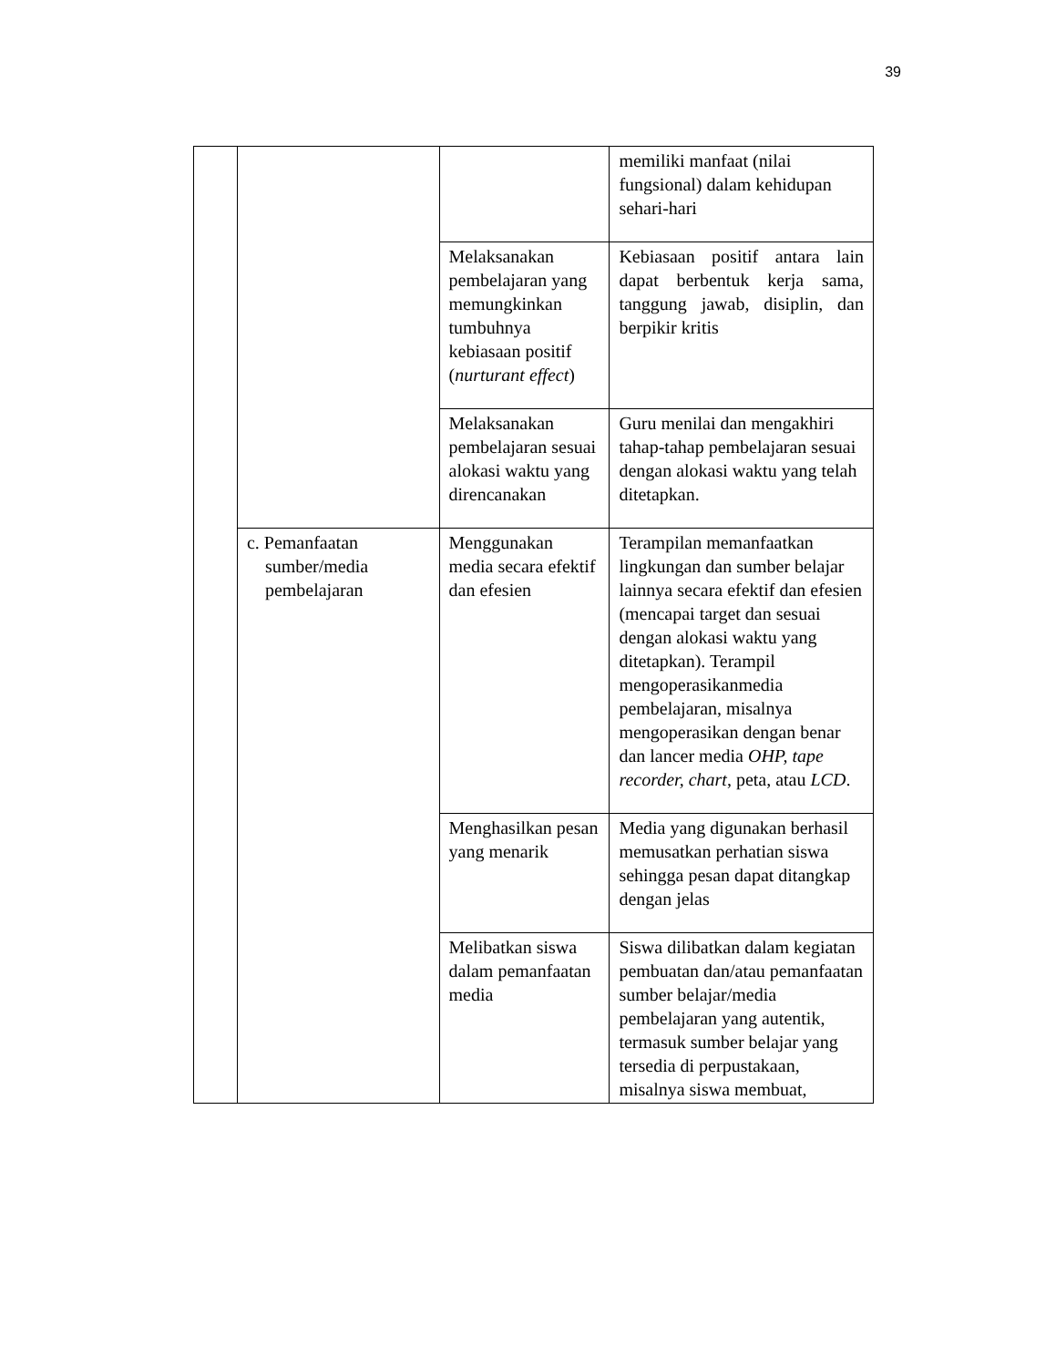39
| | | | memiliki manfaat (nilai fungsional) dalam kehidupan sehari-hari |
| | | Melaksanakan pembelajaran yang memungkinkan tumbuhnya kebiasaan positif ( nurturant effect ) | Kebiasaan positif antara lain dapat berbentuk kerja sama, tanggung jawab, disiplin, dan berpikir kritis |
| | | Melaksanakan pembelajaran sesuai alokasi waktu yang direncanakan | Guru menilai dan mengakhiri tahap-tahap pembelajaran sesuai dengan alokasi waktu yang telah ditetapkan. |
| | c. Pemanfaatan sumber/media pembelajaran | Menggunakan media secara efektif dan efesien | Terampilan memanfaatkan lingkungan dan sumber belajar lainnya secara efektif dan efesien (mencapai target dan sesuai dengan alokasi waktu yang ditetapkan). Terampil mengoperasikanmedia pembelajaran, misalnya mengoperasikan dengan benar dan lancer media OHP, tape recorder, chart , peta, atau LCD . |
| | | Menghasilkan pesan yang menarik | Media yang digunakan berhasil memusatkan perhatian siswa sehingga pesan dapat ditangkap dengan jelas |
| | | Melibatkan siswa dalam pemanfaatan media | Siswa dilibatkan dalam kegiatan pembuatan dan/atau pemanfaatan sumber belajar/media pembelajaran yang autentik, termasuk sumber belajar yang tersedia di perpustakaan, misalnya siswa membuat, |